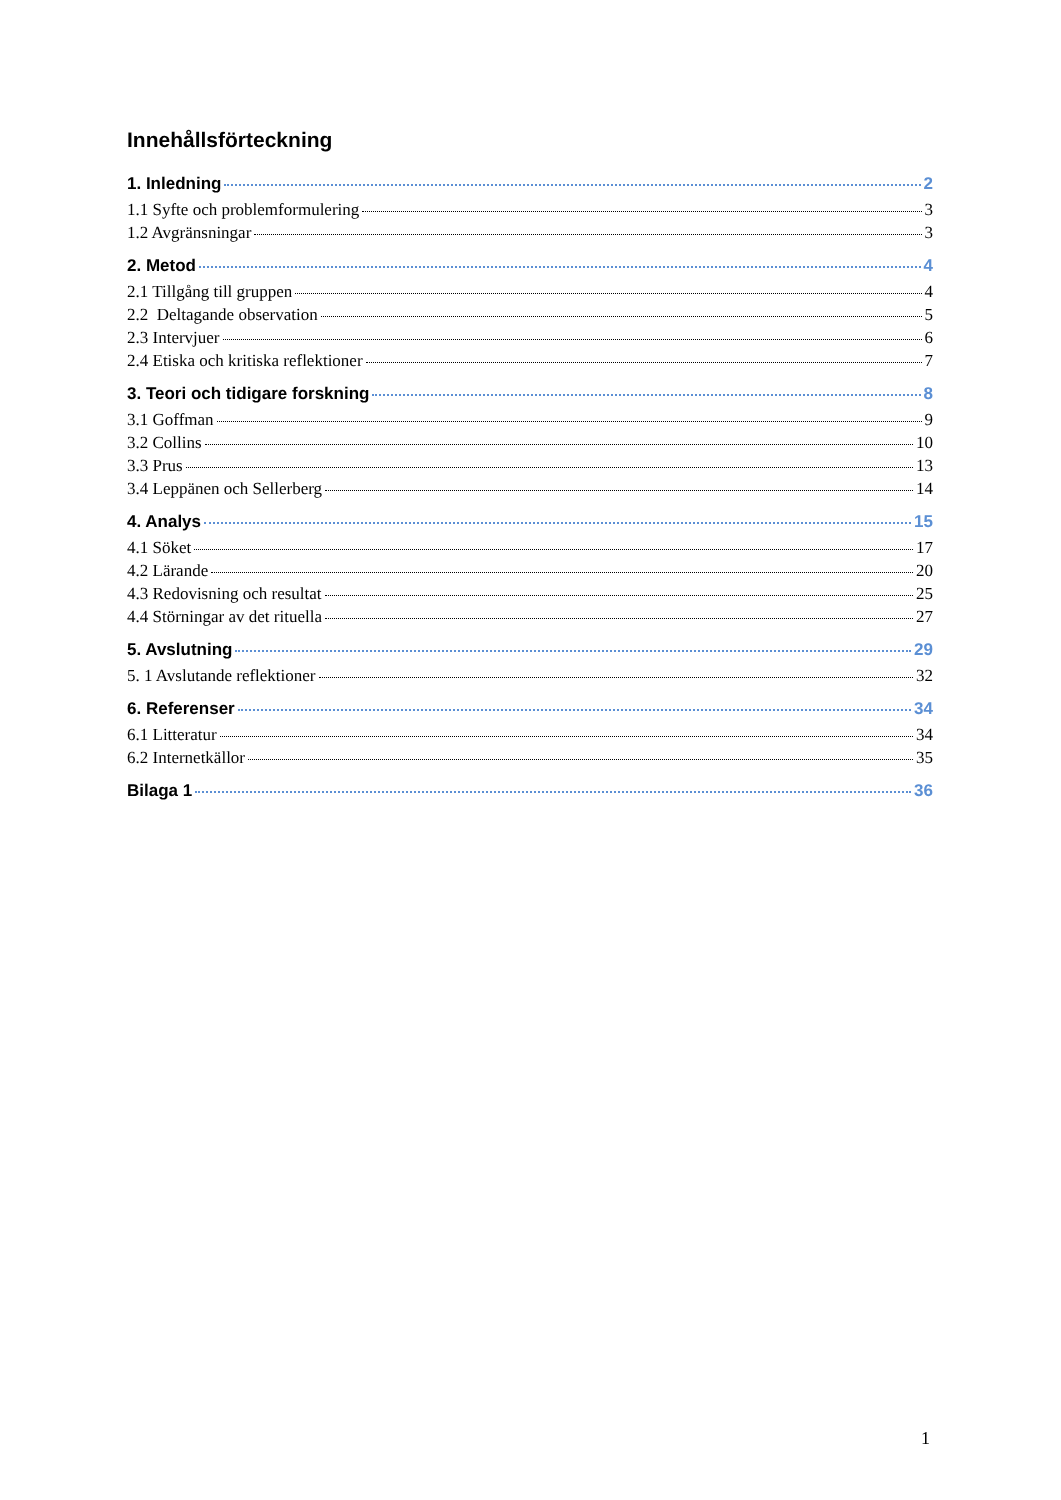Innehållsförteckning
1. Inledning 2
1.1 Syfte och problemformulering 3
1.2 Avgränsningar 3
2. Metod 4
2.1 Tillgång till gruppen 4
2.2 Deltagande observation 5
2.3 Intervjuer 6
2.4 Etiska och kritiska reflektioner 7
3. Teori och tidigare forskning 8
3.1 Goffman 9
3.2 Collins 10
3.3 Prus 13
3.4 Leppänen och Sellerberg 14
4. Analys 15
4.1 Söket 17
4.2 Lärande 20
4.3 Redovisning och resultat 25
4.4 Störningar av det rituella 27
5. Avslutning 29
5. 1 Avslutande reflektioner 32
6. Referenser 34
6.1 Litteratur 34
6.2 Internetkällor 35
Bilaga 1 36
1